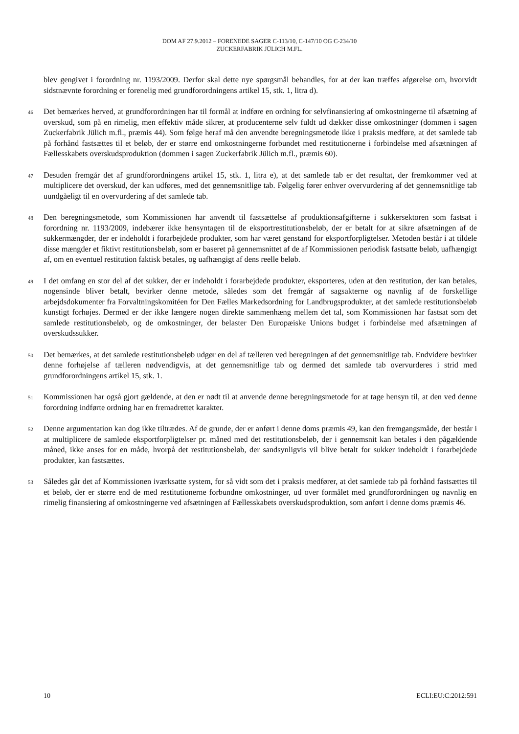DOM AF 27.9.2012 – FORENEDE SAGER C-113/10, C-147/10 OG C-234/10
ZUCKERFABRIK JÜLICH M.FL.
blev gengivet i forordning nr. 1193/2009. Derfor skal dette nye spørgsmål behandles, for at der kan træffes afgørelse om, hvorvidt sidstnævnte forordning er forenelig med grundforordningens artikel 15, stk. 1, litra d).
46
Det bemærkes herved, at grundforordningen har til formål at indføre en ordning for selvfinansiering af omkostningerne til afsætning af overskud, som på en rimelig, men effektiv måde sikrer, at producenterne selv fuldt ud dækker disse omkostninger (dommen i sagen Zuckerfabrik Jülich m.fl., præmis 44). Som følge heraf må den anvendte beregningsmetode ikke i praksis medføre, at det samlede tab på forhånd fastsættes til et beløb, der er større end omkostningerne forbundet med restitutionerne i forbindelse med afsætningen af Fællesskabets overskudsproduktion (dommen i sagen Zuckerfabrik Jülich m.fl., præmis 60).
47
Desuden fremgår det af grundforordningens artikel 15, stk. 1, litra e), at det samlede tab er det resultat, der fremkommer ved at multiplicere det overskud, der kan udføres, med det gennemsnitlige tab. Følgelig fører enhver overvurdering af det gennemsnitlige tab uundgåeligt til en overvurdering af det samlede tab.
48
Den beregningsmetode, som Kommissionen har anvendt til fastsættelse af produktionsafgifterne i sukkersektoren som fastsat i forordning nr. 1193/2009, indebærer ikke hensyntagen til de eksportrestitutionsbeløb, der er betalt for at sikre afsætningen af de sukkermængder, der er indeholdt i forarbejdede produkter, som har været genstand for eksportforpligtelser. Metoden består i at tildele disse mængder et fiktivt restitutionsbeløb, som er baseret på gennemsnittet af de af Kommissionen periodisk fastsatte beløb, uafhængigt af, om en eventuel restitution faktisk betales, og uafhængigt af dens reelle beløb.
49
I det omfang en stor del af det sukker, der er indeholdt i forarbejdede produkter, eksporteres, uden at den restitution, der kan betales, nogensinde bliver betalt, bevirker denne metode, således som det fremgår af sagsakterne og navnlig af de forskellige arbejdsdokumenter fra Forvaltningskomitéen for Den Fælles Markedsordning for Landbrugsprodukter, at det samlede restitutionsbeløb kunstigt forhøjes. Dermed er der ikke længere nogen direkte sammenhæng mellem det tal, som Kommissionen har fastsat som det samlede restitutionsbeløb, og de omkostninger, der belaster Den Europæiske Unions budget i forbindelse med afsætningen af overskudssukker.
50
Det bemærkes, at det samlede restitutionsbeløb udgør en del af tælleren ved beregningen af det gennemsnitlige tab. Endvidere bevirker denne forhøjelse af tælleren nødvendigvis, at det gennemsnitlige tab og dermed det samlede tab overvurderes i strid med grundforordningens artikel 15, stk. 1.
51
Kommissionen har også gjort gældende, at den er nødt til at anvende denne beregningsmetode for at tage hensyn til, at den ved denne forordning indførte ordning har en fremadrettet karakter.
52
Denne argumentation kan dog ikke tiltrædes. Af de grunde, der er anført i denne doms præmis 49, kan den fremgangsmåde, der består i at multiplicere de samlede eksportforpligtelser pr. måned med det restitutionsbeløb, der i gennemsnit kan betales i den pågældende måned, ikke anses for en måde, hvorpå det restitutionsbeløb, der sandsynligvis vil blive betalt for sukker indeholdt i forarbejdede produkter, kan fastsættes.
53
Således går det af Kommissionen iværksatte system, for så vidt som det i praksis medfører, at det samlede tab på forhånd fastsættes til et beløb, der er større end de med restitutionerne forbundne omkostninger, ud over formålet med grundforordningen og navnlig en rimelig finansiering af omkostningerne ved afsætningen af Fællesskabets overskudsproduktion, som anført i denne doms præmis 46.
10 ECLI:EU:C:2012:591